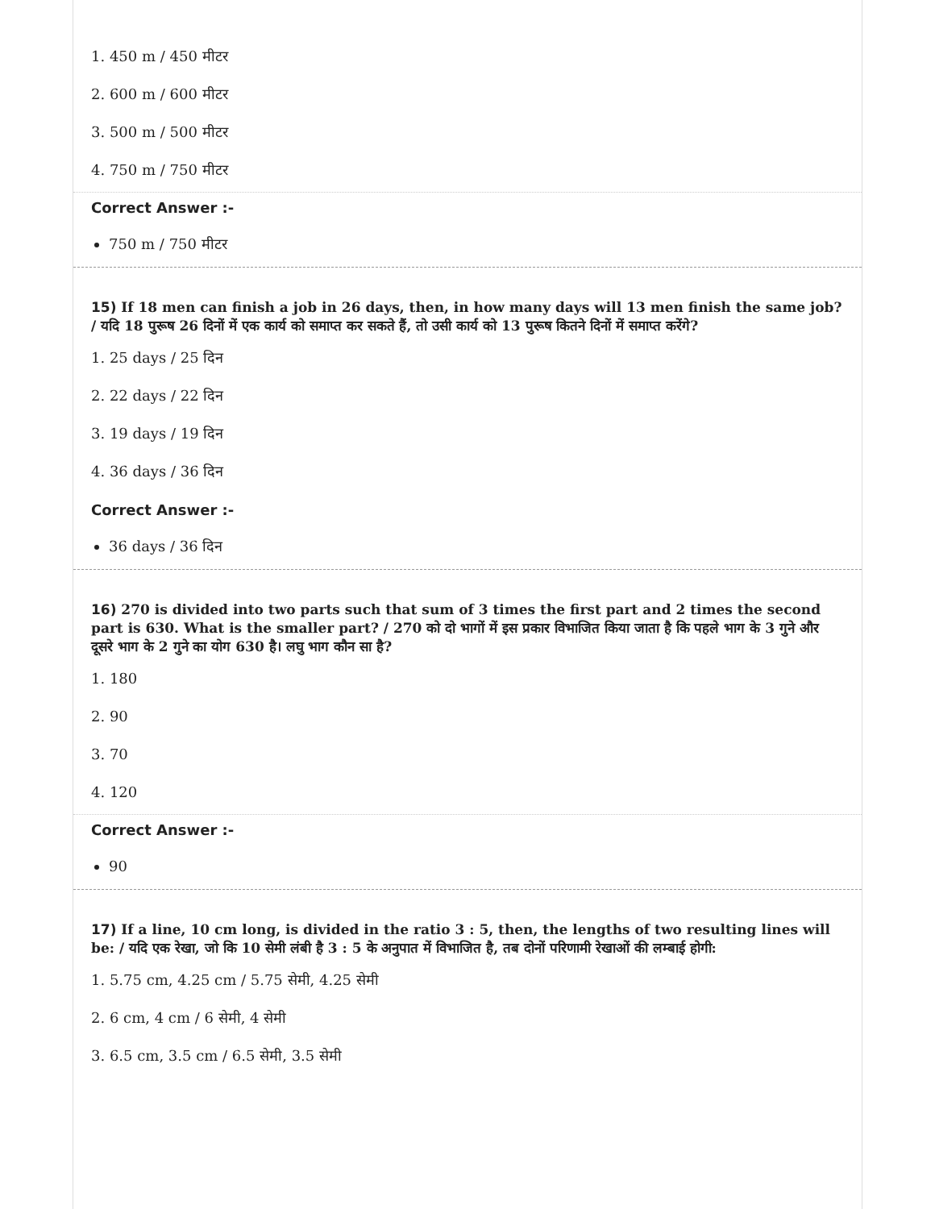1. 450 m / 450 मीटर
2. 600 m / 600 मीटर
3. 500 m / 500 मीटर
4. 750 m / 750 मीटर
Correct Answer :-
750 m / 750 मीटर
15) If 18 men can finish a job in 26 days, then, in how many days will 13 men finish the same job? / यदि 18 पुरूष 26 दिनों में एक कार्य को समाप्त कर सकते हैं, तो उसी कार्य को 13 पुरूष कितने दिनों में समाप्त करेंगे?
1. 25 days / 25 दिन
2. 22 days / 22 दिन
3. 19 days / 19 दिन
4. 36 days / 36 दिन
Correct Answer :-
36 days / 36 दिन
16) 270 is divided into two parts such that sum of 3 times the first part and 2 times the second part is 630. What is the smaller part? / 270 को दो भागों में इस प्रकार विभाजित किया जाता है कि पहले भाग के 3 गुने और दूसरे भाग के 2 गुने का योग 630 है। लघु भाग कौन सा है?
1. 180
2. 90
3. 70
4. 120
Correct Answer :-
90
17) If a line, 10 cm long, is divided in the ratio 3 : 5, then, the lengths of two resulting lines will be: / यदि एक रेखा, जो कि 10 सेमी लंबी है 3 : 5 के अनुपात में विभाजित है, तब दोनों परिणामी रेखाओं की लम्बाई होगी:
1. 5.75 cm, 4.25 cm / 5.75 सेमी, 4.25 सेमी
2. 6 cm, 4 cm / 6 सेमी, 4 सेमी
3. 6.5 cm, 3.5 cm / 6.5 सेमी, 3.5 सेमी